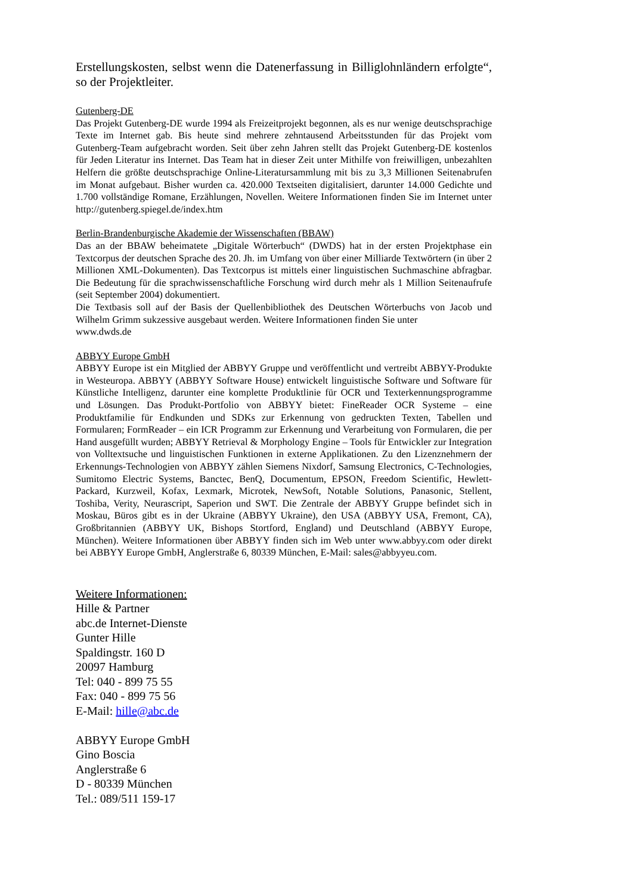Erstellungskosten, selbst wenn die Datenerfassung in Billiglohnländern erfolgte“, so der Projektleiter.
Gutenberg-DE
Das Projekt Gutenberg-DE wurde 1994 als Freizeitprojekt begonnen, als es nur wenige deutschsprachige Texte im Internet gab. Bis heute sind mehrere zehntausend Arbeitsstunden für das Projekt vom Gutenberg-Team aufgebracht worden. Seit über zehn Jahren stellt das Projekt Gutenberg-DE kostenlos für Jeden Literatur ins Internet. Das Team hat in dieser Zeit unter Mithilfe von freiwilligen, unbezahlten Helfern die größte deutschsprachige Online-Literatursammlung mit bis zu 3,3 Millionen Seitenabrufen im Monat aufgebaut. Bisher wurden ca. 420.000 Textseiten digitalisiert, darunter 14.000 Gedichte und 1.700 vollständige Romane, Erzählungen, Novellen. Weitere Informationen finden Sie im Internet unter http://gutenberg.spiegel.de/index.htm
Berlin-Brandenburgische Akademie der Wissenschaften (BBAW)
Das an der BBAW beheimatete „Digitale Wörterbuch“ (DWDS) hat in der ersten Projektphase ein Textcorpus der deutschen Sprache des 20. Jh. im Umfang von über einer Milliarde Textwörtern (in über 2 Millionen XML-Dokumenten). Das Textcorpus ist mittels einer linguistischen Suchmaschine abfragbar. Die Bedeutung für die sprachwissenschaftliche Forschung wird durch mehr als 1 Million Seitenaufrufe (seit September 2004) dokumentiert.
Die Textbasis soll auf der Basis der Quellenbibliothek des Deutschen Wörterbuchs von Jacob und Wilhelm Grimm sukzessive ausgebaut werden. Weitere Informationen finden Sie unter
www.dwds.de
ABBYY Europe GmbH
ABBYY Europe ist ein Mitglied der ABBYY Gruppe und veröffentlicht und vertreibt ABBYY-Produkte in Westeuropa. ABBYY (ABBYY Software House) entwickelt linguistische Software und Software für Künstliche Intelligenz, darunter eine komplette Produktlinie für OCR und Texterkennungsprogramme und Lösungen. Das Produkt-Portfolio von ABBYY bietet: FineReader OCR Systeme – eine Produktfamilie für Endkunden und SDKs zur Erkennung von gedruckten Texten, Tabellen und Formularen; FormReader – ein ICR Programm zur Erkennung und Verarbeitung von Formularen, die per Hand ausgefüllt wurden; ABBYY Retrieval & Morphology Engine – Tools für Entwickler zur Integration von Volltextsuche und linguistischen Funktionen in externe Applikationen. Zu den Lizenznehmern der Erkennungs-Technologien von ABBYY zählen Siemens Nixdorf, Samsung Electronics, C-Technologies, Sumitomo Electric Systems, Banctec, BenQ, Documentum, EPSON, Freedom Scientific, Hewlett-Packard, Kurzweil, Kofax, Lexmark, Microtek, NewSoft, Notable Solutions, Panasonic, Stellent, Toshiba, Verity, Neurascript, Saperion und SWT. Die Zentrale der ABBYY Gruppe befindet sich in Moskau, Büros gibt es in der Ukraine (ABBYY Ukraine), den USA (ABBYY USA, Fremont, CA), Großbritannien (ABBYY UK, Bishops Stortford, England) und Deutschland (ABBYY Europe, München). Weitere Informationen über ABBYY finden sich im Web unter www.abbyy.com oder direkt bei ABBYY Europe GmbH, Anglerstraße 6, 80339 München, E-Mail: sales@abbyyeu.com.
Weitere Informationen:
Hille & Partner
abc.de Internet-Dienste
Gunter Hille
Spaldingstr. 160 D
20097 Hamburg
Tel: 040 - 899 75 55
Fax: 040 - 899 75 56
E-Mail: hille@abc.de
ABBYY Europe GmbH
Gino Boscia
Anglerstraße 6
D - 80339 München
Tel.: 089/511 159-17